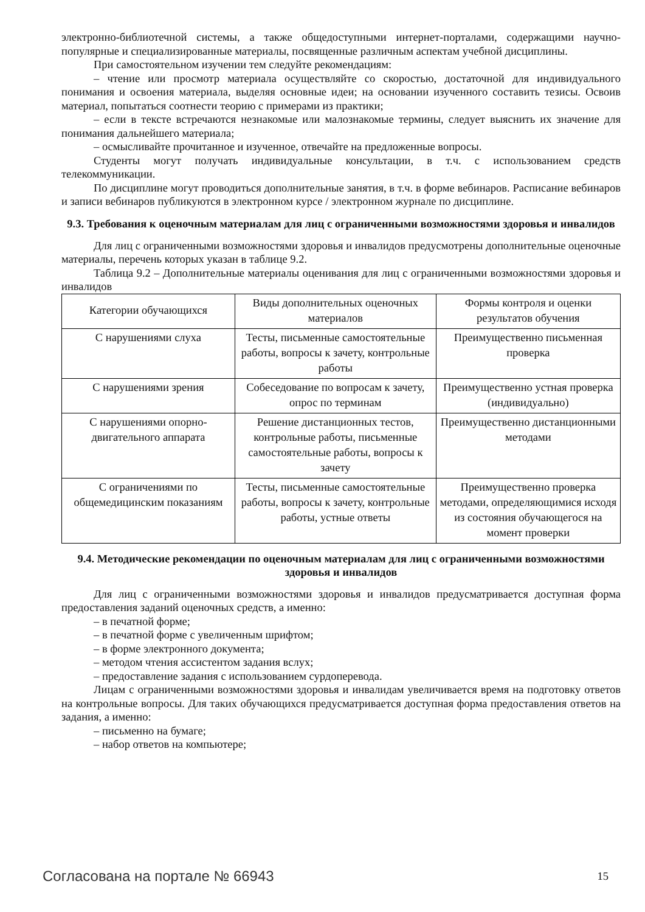электронно-библиотечной системы, а также общедоступными интернет-порталами, содержащими научно-популярные и специализированные материалы, посвященные различным аспектам учебной дисциплины.
При самостоятельном изучении тем следуйте рекомендациям:
– чтение или просмотр материала осуществляйте со скоростью, достаточной для индивидуального понимания и освоения материала, выделяя основные идеи; на основании изученного составить тезисы. Освоив материал, попытаться соотнести теорию с примерами из практики;
– если в тексте встречаются незнакомые или малознакомые термины, следует выяснить их значение для понимания дальнейшего материала;
– осмысливайте прочитанное и изученное, отвечайте на предложенные вопросы.
Студенты могут получать индивидуальные консультации, в т.ч. с использованием средств телекоммуникации.
По дисциплине могут проводиться дополнительные занятия, в т.ч. в форме вебинаров. Расписание вебинаров и записи вебинаров публикуются в электронном курсе / электронном журнале по дисциплине.
9.3. Требования к оценочным материалам для лиц с ограниченными возможностями здоровья и инвалидов
Для лиц с ограниченными возможностями здоровья и инвалидов предусмотрены дополнительные оценочные материалы, перечень которых указан в таблице 9.2.
Таблица 9.2 – Дополнительные материалы оценивания для лиц с ограниченными возможностями здоровья и инвалидов
| Категории обучающихся | Виды дополнительных оценочных материалов | Формы контроля и оценки результатов обучения |
| С нарушениями слуха | Тесты, письменные самостоятельные работы, вопросы к зачету, контрольные работы | Преимущественно письменная проверка |
| С нарушениями зрения | Собеседование по вопросам к зачету, опрос по терминам | Преимущественно устная проверка (индивидуально) |
| С нарушениями опорно-двигательного аппарата | Решение дистанционных тестов, контрольные работы, письменные самостоятельные работы, вопросы к зачету | Преимущественно дистанционными методами |
| С ограничениями по общемедицинским показаниям | Тесты, письменные самостоятельные работы, вопросы к зачету, контрольные работы, устные ответы | Преимущественно проверка методами, определяющимися исходя из состояния обучающегося на момент проверки |
9.4. Методические рекомендации по оценочным материалам для лиц с ограниченными возможностями здоровья и инвалидов
Для лиц с ограниченными возможностями здоровья и инвалидов предусматривается доступная форма предоставления заданий оценочных средств, а именно:
– в печатной форме;
– в печатной форме с увеличенным шрифтом;
– в форме электронного документа;
– методом чтения ассистентом задания вслух;
– предоставление задания с использованием сурдоперевода.
Лицам с ограниченными возможностями здоровья и инвалидам увеличивается время на подготовку ответов на контрольные вопросы. Для таких обучающихся предусматривается доступная форма предоставления ответов на задания, а именно:
– письменно на бумаге;
– набор ответов на компьютере;
Согласована на портале № 66943 15